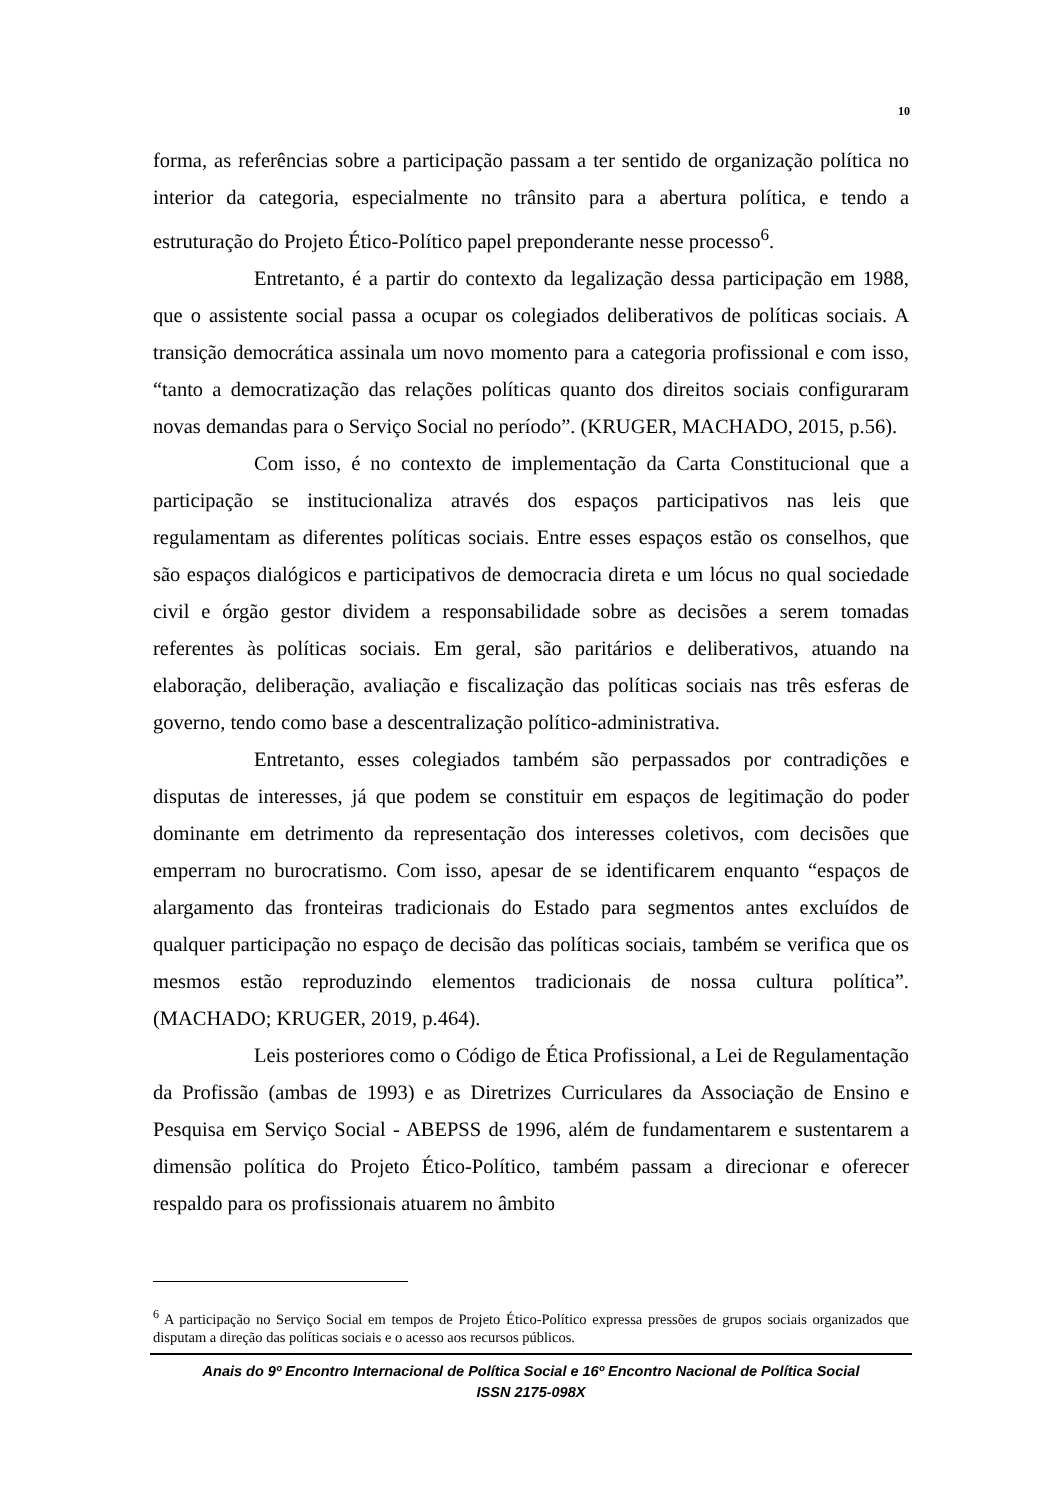10
forma, as referências sobre a participação passam a ter sentido de organização política no interior da categoria, especialmente no trânsito para a abertura política, e tendo a estruturação do Projeto Ético-Político papel preponderante nesse processo<sup>6</sup>.
Entretanto, é a partir do contexto da legalização dessa participação em 1988, que o assistente social passa a ocupar os colegiados deliberativos de políticas sociais. A transição democrática assinala um novo momento para a categoria profissional e com isso, “tanto a democratização das relações políticas quanto dos direitos sociais configuraram novas demandas para o Serviço Social no período”. (KRUGER, MACHADO, 2015, p.56).
Com isso, é no contexto de implementação da Carta Constitucional que a participação se institucionaliza através dos espaços participativos nas leis que regulamentam as diferentes políticas sociais. Entre esses espaços estão os conselhos, que são espaços dialógicos e participativos de democracia direta e um lócus no qual sociedade civil e órgão gestor dividem a responsabilidade sobre as decisões a serem tomadas referentes às políticas sociais. Em geral, são paritários e deliberativos, atuando na elaboração, deliberação, avaliação e fiscalização das políticas sociais nas três esferas de governo, tendo como base a descentralização político-administrativa.
Entretanto, esses colegiados também são perpassados por contradições e disputas de interesses, já que podem se constituir em espaços de legitimação do poder dominante em detrimento da representação dos interesses coletivos, com decisões que emperram no burocratismo. Com isso, apesar de se identificarem enquanto “espaços de alargamento das fronteiras tradicionais do Estado para segmentos antes excluídos de qualquer participação no espaço de decisão das políticas sociais, também se verifica que os mesmos estão reproduzindo elementos tradicionais de nossa cultura política”. (MACHADO; KRUGER, 2019, p.464).
Leis posteriores como o Código de Ética Profissional, a Lei de Regulamentação da Profissão (ambas de 1993) e as Diretrizes Curriculares da Associação de Ensino e Pesquisa em Serviço Social - ABEPSS de 1996, além de fundamentarem e sustentarem a dimensão política do Projeto Ético-Político, também passam a direcionar e oferecer respaldo para os profissionais atuarem no âmbito
<sup>6</sup> A participação no Serviço Social em tempos de Projeto Ético-Político expressa pressões de grupos sociais organizados que disputam a direção das políticas sociais e o acesso aos recursos públicos.
Anais do 9º Encontro Internacional de Política Social e 16º Encontro Nacional de Política Social
ISSN 2175-098X